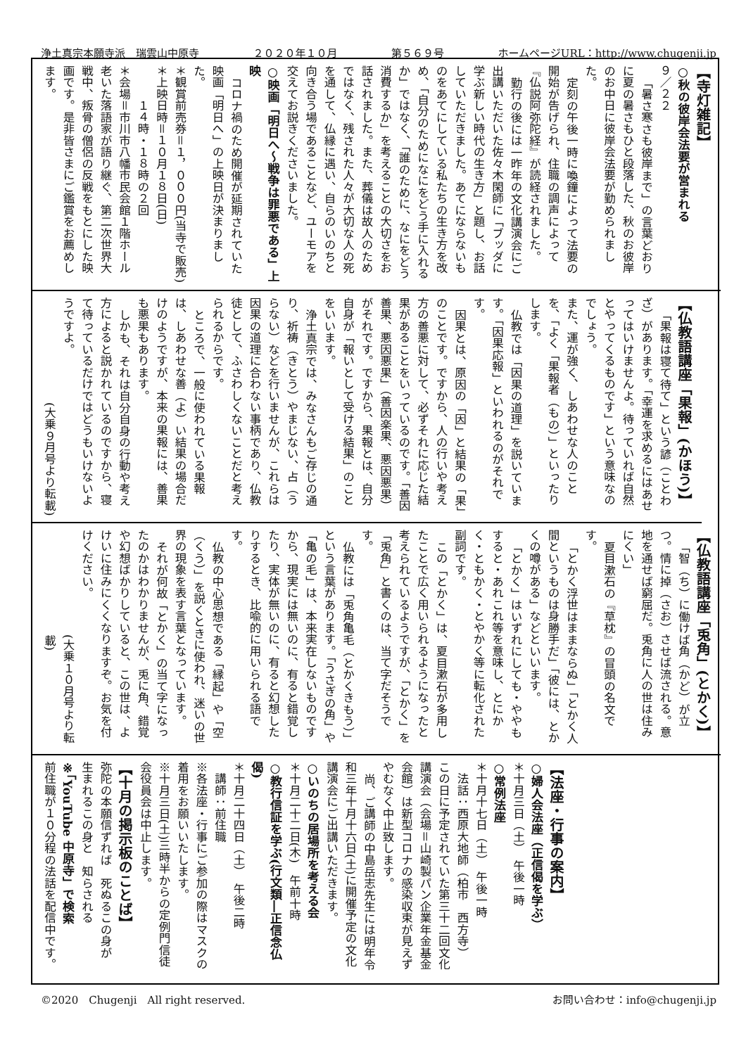浄土真宗本願寺派　瑞雲山中原寺 ２０２０年１０月 第５６９号 ホームページURL：http://www.chugenji.jp
【寺灯雑記】
○秋の彼岸会法要が営まれる
９／２２
「暑さ寒さも彼岸まで」の言葉どおりに夏の暑さもひと段落した、秋のお彼岸のお中日に彼岸会法要が勤められました。
定刻の午後一時に喚鐘によって法要の開始が告げられ、住職の調声によって『仏説阿弥陀経』が読経されました。
勤行の後には一昨年の文化講演会にご出講いただいた佐々木閑師に「ブッダに学ぶ新しい時代の生き方」と題し、お話していただきました。あてにならないものをあてにしている私たちの生き方を改め、「自分のためになにをどう手に入れるか」ではなく、「誰のために、なにをどう消費するか」を考えることの大切さをお話されました。また、葬儀は故人のためではなく、残された人々が大切な人の死を通して、仏縁に遇い、自らのいのちと向き合う場であることなど、ユーモアを交えてお説きくださいました。
○映画「明日へ～戦争は罪悪である」上映
コロナ禍のため開催が延期されていた映画「明日へ」の上映日が決まりました。
＊観賞前売券＝１，０００円(当寺で販売)
＊上映日時＝１０月１８日(日)
　　　１４時・１８時の２回
＊会場＝市川市八幡市民会館１階ホール
老いた落語家が語り継ぐ、第二次世界大戦中、叛骨の僧侶の反戦をもとにした映画です。是非皆さまにご鑑賞をお薦めします。
【仏教語講座「果報」(かほう)】
「果報は寝て待て」という諺（ことわざ）があります。「幸運を求めるにはあせってはいけませんよ。待っていれば自然とやってくるものです」という意味なのでしょう。
また、運が強く、しあわせな人のことを、「よく「果報者（もの）」といったりします。
仏教では「因果の道理」を説いています。「因果応報」といわれるのがそれです。
因果とは、原因の「因」と結果の「果」のことです。ですから、人の行いや考え方の善悪に対して、必ずそれに応じた結果があることをいっているのです。「善因善果、悪因悪果」（善因楽果、悪因悪果）がそれです。ですから、果報とは、自分自身が「報いとして受ける結果」のことをいいます。
浄土真宗では、みなさんもご存じの通り、祈祷（きとう）やまじない、占（うらない）などを行いませんが、これらは因果の道理に合わない事柄であり、仏教徒として、ふさわしくないことだと考えられるからです。
ところで、一般に使われている果報は、しあわせな善（よ）い結果の場合だけのようですが、本来の果報には、善果も悪果もあります。
しかも、それは自分自身の行動や考え方によると説かれているのですから、寝て待っているだけではどうもいけないようですよ。
(大乗９月号より転載)
【仏教語講座「兎角」(とかく)】
「智（ち）に働けば角（かど）が立つ。情に掉（さお）させば流される。意地を通せば窮屈だ。兎角に人の世は住みにくい」
夏目漱石の『草枕』の冒頭の名文です。
「とかく浮世はままならぬ」「とかく人間というものは身勝手だ」「彼には、とかくの噂がある」などといいます。
「とかく」はいずれにしても・ややもすると・あれこれ等を意味し、とにかく・ともかく・とやかく等に転化された副詞です。
この「とかく」は、夏目漱石が多用したことで広く用いられるようになったと考えられているようですが、「とかく」を「兎角」と書くのは、当て字だそうです。
仏教には「兎角亀毛（とかくきもう）」という言葉があります。「うさぎの角」や「亀の毛」は、本来実在しないものですから、現実には無いのに、有ると錯覚したり、実体が無いのに、有ると幻想したりするとき、比喩的に用いられる語です。
仏教の中心思想である「縁起」や「空（くう）」を説くときに使われ、迷いの世界の現象を表す言葉となっています。
それが何故「とかく」の当て字になったのかはわかりませんが、兎に角、錯覚や幻想ばかりしていると、この世は、よけいに住みにくくなりますぞ。お気を付けください。
(大乗１０月号より転載)
【法座・行事の案内】
○婦人会法座（正信偈を学ぶ）
＊十月三日（土）　午後一時
○常例法座
＊十月十七日（土）　午後一時
　法話：西原大地師（柏市　西方寺）
この日に予定されていた第三十二回文化講演会（会場＝山崎製パン企業年金基金会館）は新型コロナの感染収束が見えずやむなく中止致します。
尚、ご講師の中島岳志先生には明年令和三年十月十六日(土)に開催予定の文化講演会にご出講いただきます。
○いのちの居場所を考える会
＊十月二十二日(木)　午前十時
○教行信証を学ぶ(行文類―正信念仏偈)
＊十月二十四日（土）　午後二時
　講師：前住職
※各法座・行事にご参加の際はマスクの着用をお願いいたします。
※十月三日(土)三時半からの定例門信徒会役員会は中止します。
【十月の掲示板のことば】
弥陀の本願信ずれば　死ぬるこの身が
生まれるこの身と　知らされる
※「YouTube 中原寺」で検索
前住職が１０分程の法話を配信中です。
©2020　Chugenji　All right reserved. お問い合わせ：info@chugenji.jp